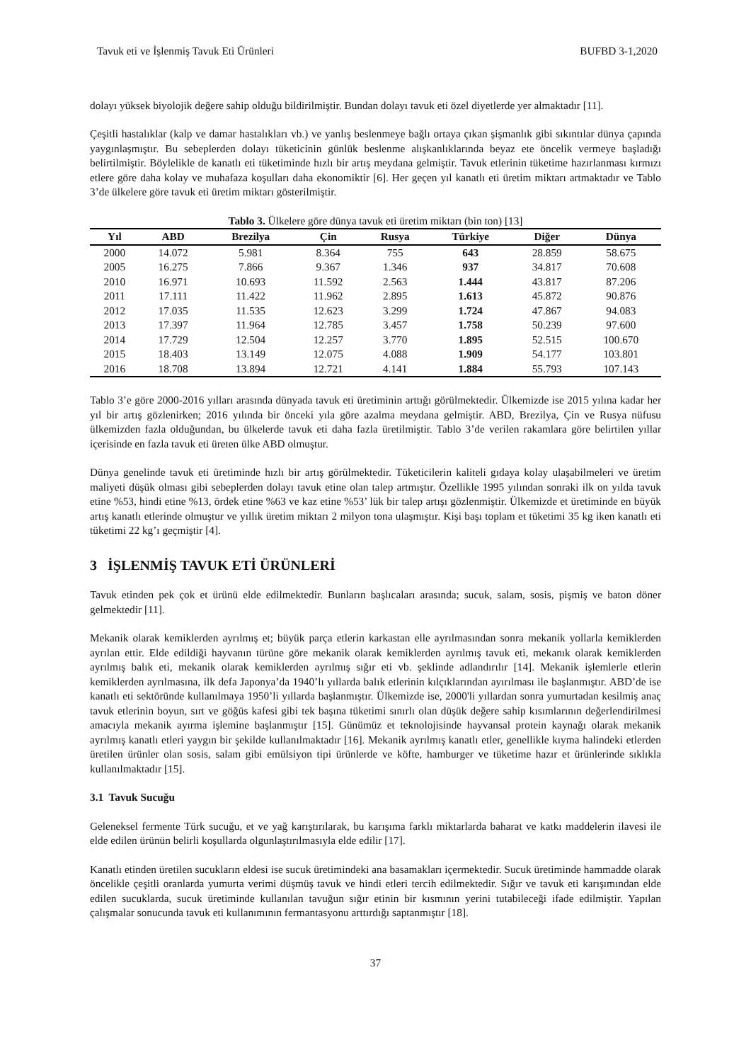Tavuk eti ve İşlenmiş Tavuk Eti Ürünleri BUFBD 3-1,2020
dolayı yüksek biyolojik değere sahip olduğu bildirilmiştir. Bundan dolayı tavuk eti özel diyetlerde yer almaktadır [11].
Çeşitli hastalıklar (kalp ve damar hastalıkları vb.) ve yanlış beslenmeye bağlı ortaya çıkan şişmanlık gibi sıkıntılar dünya çapında yaygınlaşmıştır. Bu sebeplerden dolayı tüketicinin günlük beslenme alışkanlıklarında beyaz ete öncelik vermeye başladığı belirtilmiştir. Böylelikle de kanatlı eti tüketiminde hızlı bir artış meydana gelmiştir. Tavuk etlerinin tüketime hazırlanması kırmızı etlere göre daha kolay ve muhafaza koşulları daha ekonomiktir [6]. Her geçen yıl kanatlı eti üretim miktarı artmaktadır ve Tablo 3’de ülkelere göre tavuk eti üretim miktarı gösterilmiştir.
Tablo 3. Ülkelere göre dünya tavuk eti üretim miktarı (bin ton) [13]
| Yıl | ABD | Brezilya | Çin | Rusya | Türkiye | Diğer | Dünya |
| --- | --- | --- | --- | --- | --- | --- | --- |
| 2000 | 14.072 | 5.981 | 8.364 | 755 | 643 | 28.859 | 58.675 |
| 2005 | 16.275 | 7.866 | 9.367 | 1.346 | 937 | 34.817 | 70.608 |
| 2010 | 16.971 | 10.693 | 11.592 | 2.563 | 1.444 | 43.817 | 87.206 |
| 2011 | 17.111 | 11.422 | 11.962 | 2.895 | 1.613 | 45.872 | 90.876 |
| 2012 | 17.035 | 11.535 | 12.623 | 3.299 | 1.724 | 47.867 | 94.083 |
| 2013 | 17.397 | 11.964 | 12.785 | 3.457 | 1.758 | 50.239 | 97.600 |
| 2014 | 17.729 | 12.504 | 12.257 | 3.770 | 1.895 | 52.515 | 100.670 |
| 2015 | 18.403 | 13.149 | 12.075 | 4.088 | 1.909 | 54.177 | 103.801 |
| 2016 | 18.708 | 13.894 | 12.721 | 4.141 | 1.884 | 55.793 | 107.143 |
Tablo 3’e göre 2000-2016 yılları arasında dünyada tavuk eti üretiminin arttığı görülmektedir. Ülkemizde ise 2015 yılına kadar her yıl bir artış gözlenirken; 2016 yılında bir önceki yıla göre azalma meydana gelmiştir. ABD, Brezilya, Çin ve Rusya nüfusu ülkemizden fazla olduğundan, bu ülkelerde tavuk eti daha fazla üretilmiştir. Tablo 3’de verilen rakamlara göre belirtilen yıllar içerisinde en fazla tavuk eti üreten ülke ABD olmuştur.
Dünya genelinde tavuk eti üretiminde hızlı bir artış görülmektedir. Tüketicilerin kaliteli gıdaya kolay ulaşabilmeleri ve üretim maliyeti düşük olması gibi sebeplerden dolayı tavuk etine olan talep artmıştır. Özellikle 1995 yılından sonraki ilk on yılda tavuk etine %53, hindi etine %13, ördek etine %63 ve kaz etine %53’ lük bir talep artışı gözlenmiştir. Ülkemizde et üretiminde en büyük artış kanatlı etlerinde olmuştur ve yıllık üretim miktarı 2 milyon tona ulaşmıştır. Kişi başı toplam et tüketimi 35 kg iken kanatlı eti tüketimi 22 kg’ı geçmiştir [4].
3 İŞLENMİŞ TAVUK ETİ ÜRÜNLERİ
Tavuk etinden pek çok et ürünü elde edilmektedir. Bunların başlıcaları arasında; sucuk, salam, sosis, pişmiş ve baton döner gelmektedir [11].
Mekanik olarak kemiklerden ayrılmış et; büyük parça etlerin karkastan elle ayrılmasından sonra mekanik yollarla kemiklerden ayrılan ettir. Elde edildiği hayvanın türüne göre mekanik olarak kemiklerden ayrılmış tavuk eti, mekanık olarak kemiklerden ayrılmış balık eti, mekanik olarak kemiklerden ayrılmış sığır eti vb. şeklinde adlandırılır [14]. Mekanik işlemlerle etlerin kemiklerden ayrılmasına, ilk defa Japonya’da 1940’lı yıllarda balık etlerinin kılçıklarından ayırılması ile başlanmıştır. ABD’de ise kanatlı eti sektöründe kullanılmaya 1950’li yıllarda başlanmıştır. Ülkemizde ise, 2000'li yıllardan sonra yumurtadan kesilmiş anaç tavuk etlerinin boyun, sırt ve göğüs kafesi gibi tek başına tüketimi sınırlı olan düşük değere sahip kısımlarının değerlendirilmesi amacıyla mekanik ayırma işlemine başlanmıştır [15]. Günümüz et teknolojisinde hayvansal protein kaynağı olarak mekanik ayrılmış kanatlı etleri yaygın bir şekilde kullanılmaktadır [16]. Mekanik ayrılmış kanatlı etler, genellikle kıyma halindeki etlerden üretilen ürünler olan sosis, salam gibi emülsiyon tipi ürünlerde ve köfte, hamburger ve tüketime hazır et ürünlerinde sıklıkla kullanılmaktadır [15].
3.1 Tavuk Sucuğu
Geleneksel fermente Türk sucuğu, et ve yağ karıştırılarak, bu karışıma farklı miktarlarda baharat ve katkı maddelerin ilavesi ile elde edilen ürünün belirli koşullarda olgunlaştırılmasıyla elde edilir [17].
Kanatlı etinden üretilen sucukların eldesi ise sucuk üretimindeki ana basamakları içermektedir. Sucuk üretiminde hammadde olarak öncelikle çeşitli oranlarda yumurta verimi düşmüş tavuk ve hindi etleri tercih edilmektedir. Sığır ve tavuk eti karışımından elde edilen sucuklarda, sucuk üretiminde kullanılan tavuğun sığır etinin bir kısmının yerini tutabileceği ifade edilmiştir. Yapılan çalışmalar sonucunda tavuk eti kullanımının fermantasyonu arttırdığı saptanmıştır [18].
37